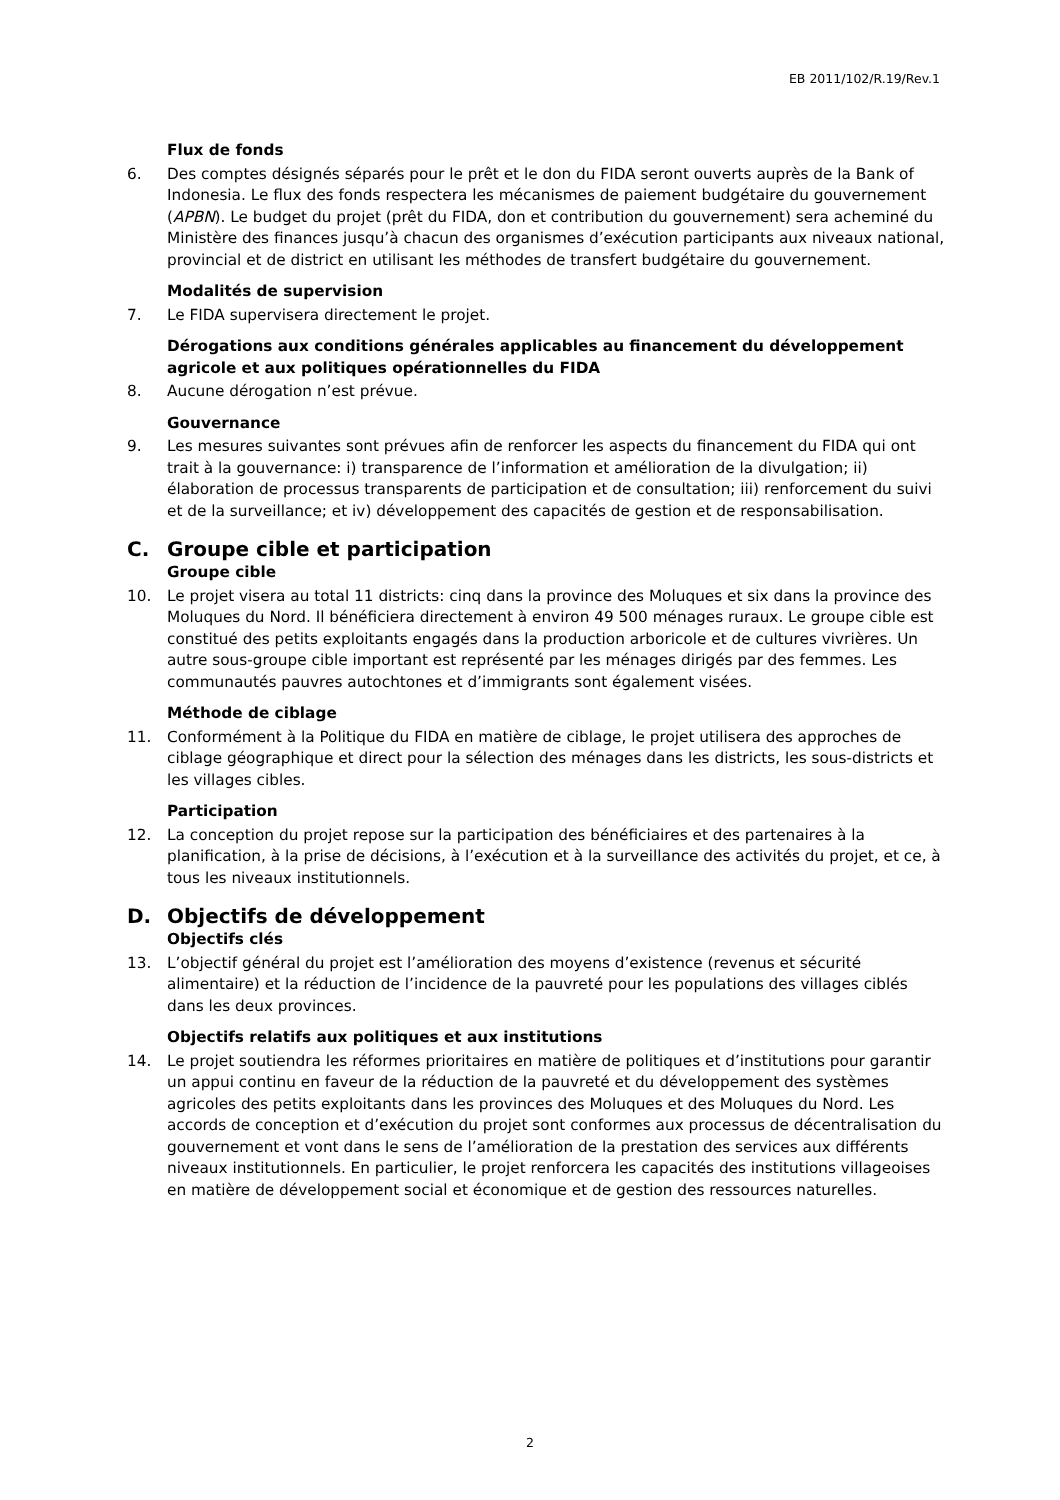EB 2011/102/R.19/Rev.1
Flux de fonds
6. Des comptes désignés séparés pour le prêt et le don du FIDA seront ouverts auprès de la Bank of Indonesia. Le flux des fonds respectera les mécanismes de paiement budgétaire du gouvernement (APBN). Le budget du projet (prêt du FIDA, don et contribution du gouvernement) sera acheminé du Ministère des finances jusqu’à chacun des organismes d’exécution participants aux niveaux national, provincial et de district en utilisant les méthodes de transfert budgétaire du gouvernement.
Modalités de supervision
7. Le FIDA supervisera directement le projet.
Dérogations aux conditions générales applicables au financement du développement agricole et aux politiques opérationnelles du FIDA
8. Aucune dérogation n’est prévue.
Gouvernance
9. Les mesures suivantes sont prévues afin de renforcer les aspects du financement du FIDA qui ont trait à la gouvernance: i) transparence de l’information et amélioration de la divulgation; ii) élaboration de processus transparents de participation et de consultation; iii) renforcement du suivi et de la surveillance; et iv) développement des capacités de gestion et de responsabilisation.
C. Groupe cible et participation
Groupe cible
10. Le projet visera au total 11 districts: cinq dans la province des Moluques et six dans la province des Moluques du Nord. Il bénéficiera directement à environ 49 500 ménages ruraux. Le groupe cible est constitué des petits exploitants engagés dans la production arboricole et de cultures vivrières. Un autre sous-groupe cible important est représenté par les ménages dirigés par des femmes. Les communautés pauvres autochtones et d’immigrants sont également visées.
Méthode de ciblage
11. Conformément à la Politique du FIDA en matière de ciblage, le projet utilisera des approches de ciblage géographique et direct pour la sélection des ménages dans les districts, les sous-districts et les villages cibles.
Participation
12. La conception du projet repose sur la participation des bénéficiaires et des partenaires à la planification, à la prise de décisions, à l’exécution et à la surveillance des activités du projet, et ce, à tous les niveaux institutionnels.
D. Objectifs de développement
Objectifs clés
13. L’objectif général du projet est l’amélioration des moyens d’existence (revenus et sécurité alimentaire) et la réduction de l’incidence de la pauvreté pour les populations des villages ciblés dans les deux provinces.
Objectifs relatifs aux politiques et aux institutions
14. Le projet soutiendra les réformes prioritaires en matière de politiques et d’institutions pour garantir un appui continu en faveur de la réduction de la pauvreté et du développement des systèmes agricoles des petits exploitants dans les provinces des Moluques et des Moluques du Nord. Les accords de conception et d’exécution du projet sont conformes aux processus de décentralisation du gouvernement et vont dans le sens de l’amélioration de la prestation des services aux différents niveaux institutionnels. En particulier, le projet renforcera les capacités des institutions villageoises en matière de développement social et économique et de gestion des ressources naturelles.
2